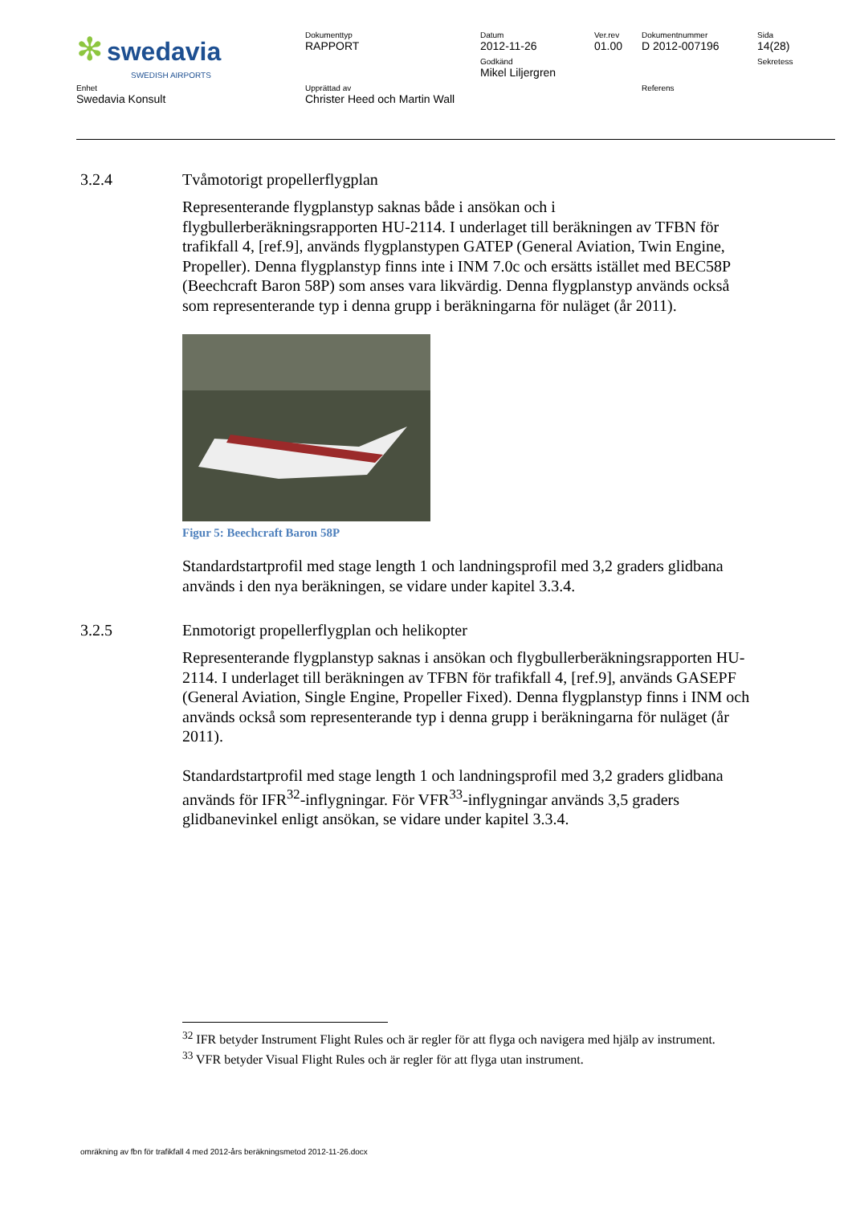| ✻ swedavia SWEDISH AIRPORTS | Dokumenttyp RAPPORT | Datum 2012-11-26 Godkänd Mikel Liljergren | Ver.rev 01.00 | Dokumentnummer D 2012-007196 | Sida 14(28) Sekretess |
| Enhet Swedavia Konsult | Upprättad av Christer Heed och Martin Wall | | | Referens | |
3.2.4 Tvåmotorigt propellerflygplan
Representerande flygplanstyp saknas både i ansökan och i flygbullerberäkningsrapporten HU-2114. I underlaget till beräkningen av TFBN för trafikfall 4, [ref.9], används flygplanstypen GATEP (General Aviation, Twin Engine, Propeller). Denna flygplanstyp finns inte i INM 7.0c och ersätts istället med BEC58P (Beechcraft Baron 58P) som anses vara likvärdig. Denna flygplanstyp används också som representerande typ i denna grupp i beräkningarna för nuläget (år 2011).
Figur 5: Beechcraft Baron 58P
Standardstartprofil med stage length 1 och landningsprofil med 3,2 graders glidbana används i den nya beräkningen, se vidare under kapitel 3.3.4.
3.2.5 Enmotorigt propellerflygplan och helikopter
Representerande flygplanstyp saknas i ansökan och flygbullerberäkningsrapporten HU-2114. I underlaget till beräkningen av TFBN för trafikfall 4, [ref.9], används GASEPF (General Aviation, Single Engine, Propeller Fixed). Denna flygplanstyp finns i INM och används också som representerande typ i denna grupp i beräkningarna för nuläget (år 2011).
Standardstartprofil med stage length 1 och landningsprofil med 3,2 graders glidbana används för IFR<sup>32</sup>-inflygningar. För VFR<sup>33</sup>-inflygningar används 3,5 graders glidbanevinkel enligt ansökan, se vidare under kapitel 3.3.4.
<sup>32</sup> IFR betyder Instrument Flight Rules och är regler för att flyga och navigera med hjälp av instrument.
<sup>33</sup> VFR betyder Visual Flight Rules och är regler för att flyga utan instrument.
omräkning av fbn för trafikfall 4 med 2012-års beräkningsmetod 2012-11-26.docx